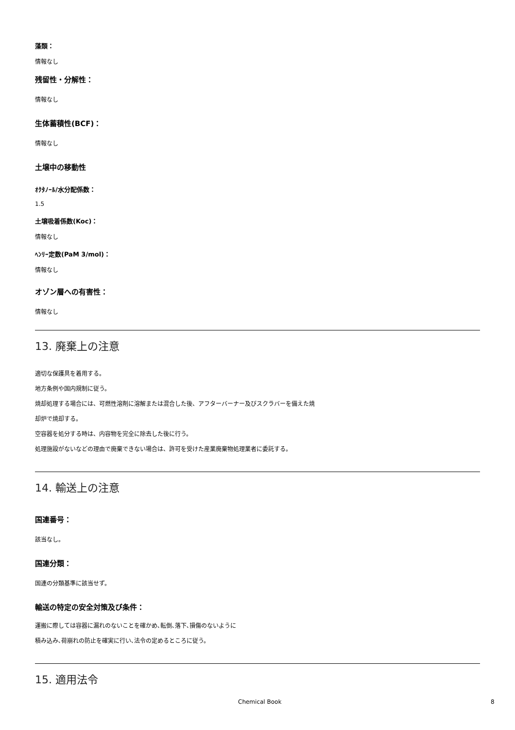藻類：
情報なし
残留性・分解性：
情報なし
生体蓄積性(BCF)：
情報なし
土壌中の移動性
ｵｸﾀﾉｰﾙ/水分配係数：
1.5
土壌吸着係数(Koc)：
情報なし
ﾍﾝﾘｰ定数(PaM 3/mol)：
情報なし
オゾン層への有害性：
情報なし
13. 廃棄上の注意
適切な保護具を着用する。
地方条例や国内規制に従う。
焼却処理する場合には、可燃性溶剤に溶解または混合した後、アフターバーナー及びスクラバーを備えた焼
却炉で焼却する。
空容器を処分する時は、内容物を完全に除去した後に行う。
処理施設がないなどの理由で廃棄できない場合は、許可を受けた産業廃棄物処理業者に委託する。
14. 輸送上の注意
国連番号：
該当なし。
国連分類：
国連の分類基準に該当せず。
輸送の特定の安全対策及び条件：
運搬に際しては容器に漏れのないことを確かめ､転倒､落下､損傷のないように
積み込み､荷崩れの防止を確実に行い､法令の定めるところに従う。
15. 適用法令
Chemical Book 8